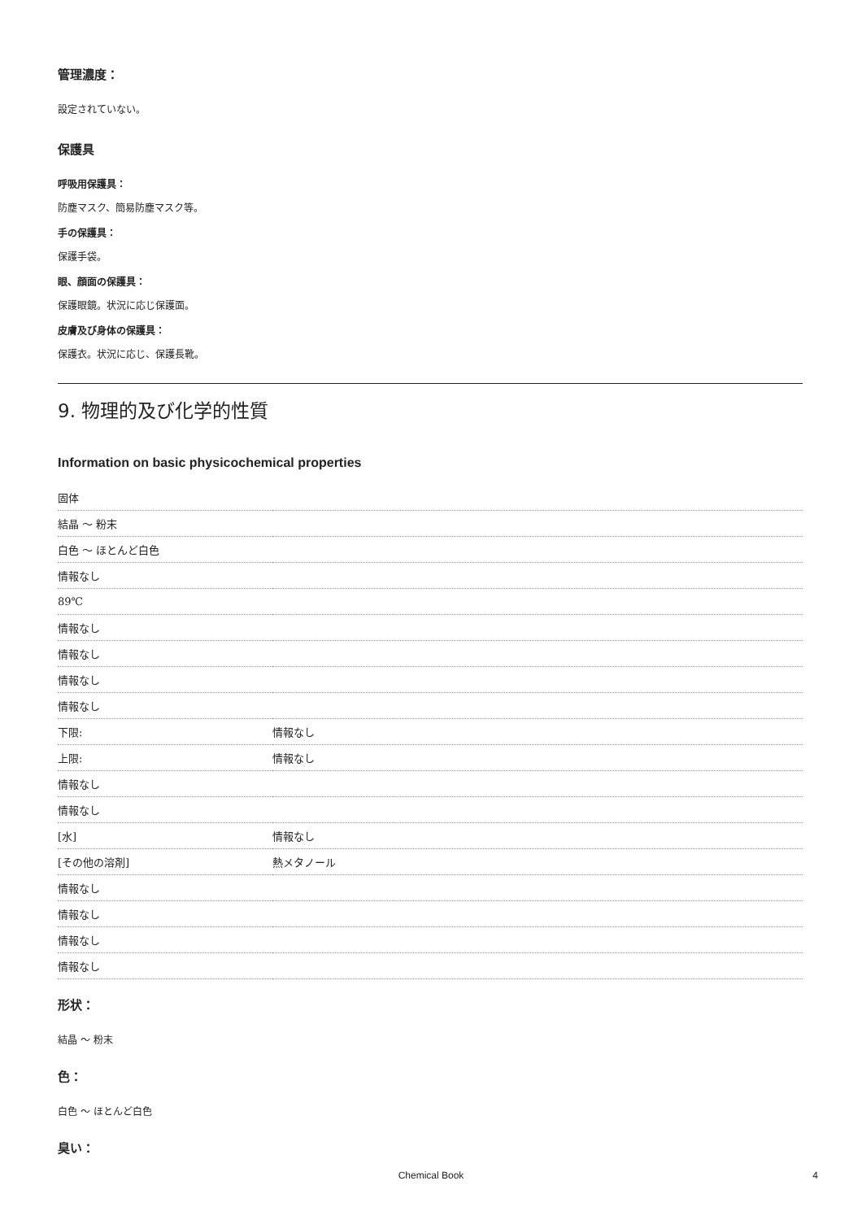管理濃度：
設定されていない。
保護具
呼吸用保護具：
防塵マスク、簡易防塵マスク等。
手の保護具：
保護手袋。
眼、顔面の保護具：
保護眼鏡。状況に応じ保護面。
皮膚及び身体の保護具：
保護衣。状況に応じ、保護長靴。
9. 物理的及び化学的性質
Information on basic physicochemical properties
| 固体 | |
| 結晶 ～ 粉末 | |
| 白色 ～ ほとんど白色 | |
| 情報なし | |
| 89℃ | |
| 情報なし | |
| 情報なし | |
| 情報なし | |
| 情報なし | |
| 下限: | 情報なし |
| 上限: | 情報なし |
| 情報なし | |
| 情報なし | |
| [水] | 情報なし |
| [その他の溶剤] | 熱メタノール |
| 情報なし | |
| 情報なし | |
| 情報なし | |
| 情報なし | |
形状：
結晶 ～ 粉末
色：
白色 ～ ほとんど白色
臭い：
Chemical Book 4